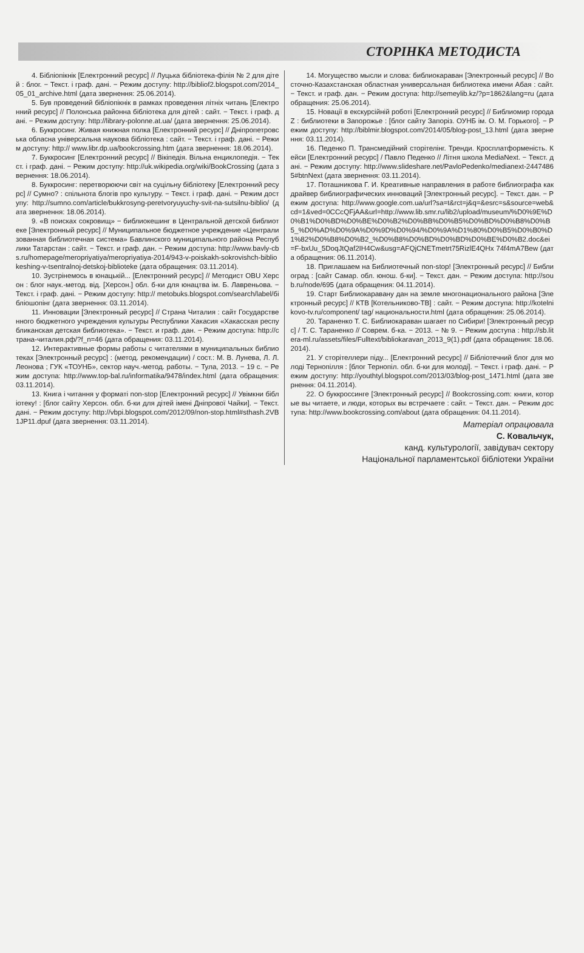СТОРІНКА МЕТОДИСТА
4. Бібліопікнік [Електронний ресурс] // Луцька бібліотека-філія № 2 для дітей : блог. − Текст. і граф. дані. − Режим доступу: http://bibliof2.blogspot.com/2014_05_01_archive.html (дата звернення: 25.06.2014).
5. Був проведений бібліопікнік в рамках проведення літніх читань [Електронний ресурс] // Полонська районна бібліотека для дітей : сайт. − Текст. і граф. дані. − Режим доступу: http://library-polonne.at.ua/ (дата звернення: 25.06.2014).
6. Буккросинг. Живая книжная полка [Електронний ресурс] // Дніпропетровська обласна універсальна наукова бібліотека : сайт. − Текст. і граф. дані. − Режим доступу: http:// www.libr.dp.ua/bookcrossing.htm (дата звернення: 18.06.2014).
7. Буккросинг [Електронний ресурс] // Вікіпедія. Вільна енциклопедія. − Текст. і граф. дані. − Режим доступу: http://uk.wikipedia.org/wiki/BookCrossing (дата звернення: 18.06.2014).
8. Буккросинг: перетворюючи світ на суцільну бібліотеку [Електронний ресурс] // Сумно? : спільнота блогів про культуру. − Текст. і граф. дані. − Режим доступу: http://sumno.com/article/bukkrosyng-peretvoryuyuchy-svit-na-sutsilnu-biblio/ (дата звернення: 18.06.2014).
9. «В поисках сокровищ» − библиокешинг в Центральной детской библиотеке [Электронный ресурс] // Муниципальное бюджетное учреждение «Централизованная библиотечная система» Бавлинского муниципального района Республики Татарстан : сайт. − Текст. и граф. дан. − Режим доступа: http://www.bavly-cbs.ru/homepage/meropriyatiya/meropriyatiya-2014/943-v-poiskakh-sokrovishch-bibliokeshing-v-tsentralnoj-detskoj-biblioteke (дата обращения: 03.11.2014).
10. Зустрінемось в юнацькій... [Електронний ресурс] // Методист OBU Херсон : блог наук.-метод. від. [Херсон.] обл. б-ки для юнацтва ім. Б. Лавреньова. − Текст. і граф. дані. − Режим доступу: http:// metobuks.blogspot.com/search/label/бібліошопінг (дата звернення: 03.11.2014).
11. Инновации [Электронный ресурс] // Страна Читалия : сайт Государственного бюджетного учреждения культуры Республики Хакасия «Хакасская республиканская детская библиотека». − Текст. и граф. дан. − Режим доступа: http://страна-читалия.рф/?f_n=46 (дата обращения: 03.11.2014).
12. Интерактивные формы работы с читателями в муниципальных библиотеках [Электронный ресурс] : (метод. рекомендации) / сост.: М. В. Лунева, Л. Л. Леонова ; ГУК «ТОУНБ», сектор науч.-метод. работы. − Тула, 2013. − 19 с. − Режим доступа: http://www.top-bal.ru/informatika/9478/index.html (дата обращения: 03.11.2014).
13. Книга і читання у форматі non-stop [Електронний ресурс] // Увімкни бібліотеку! : [блог сайту Херсон. обл. б-ки для дітей імені Дніпрової Чайки]. − Текст. дані. − Режим доступу: http://vbpi.blogspot.com/2012/09/non-stop.html#sthash.2VB1JP11.dpuf (дата звернення: 03.11.2014).
14. Могущество мысли и слова: библиокараван [Электронный ресурс] // Восточно-Казахстанская областная универсальная библиотека имени Абая : сайт. − Текст. и граф. дан. − Режим доступа: http://semeylib.kz/?p=1862&lang=ru (дата обращения: 25.06.2014).
15. Новації в екскурсійній роботі [Електронний ресурс] // Библиомир города Z : библиотеки в Запорожье : [блог сайту Запоріз. ОУНБ ім. О. М. Горького]. − Режим доступу: http://biblmir.blogspot.com/2014/05/blog-post_13.html (дата звернення: 03.11.2014).
16. Педенко П. Трансмедійний сторітелінг. Тренди. Кросплатформеність. Кейси [Електронний ресурс] / Павло Педенко // Літня школа MediaNext. − Текст. дані. − Режим доступу: http://www.slideshare.net/PavloPedenko/medianext-24474865#btnNext (дата звернення: 03.11.2014).
17. Поташникова Г. И. Креативные направления в работе библиографа как драйвер библиографических инноваций [Электронный ресурс]. − Текст. дан. − Режим доступа: http://www.google.com.ua/url?sa=t&rct=j&q=&esrc=s&source=web&cd=1&ved=0CCcQFjAA&url=http://www.lib.smr.ru/lib2/upload/museum/%D0%9E%D0%B1%D0%BD%D0%BE%D0%B2%D0%BB%D0%B5%D0%BD%D0%B8%D0%B5_%D0%AD%D0%9A%D0%9D%D0%94/%D0%9A%D1%80%D0%B5%D0%B0%D1%82%D0%B8%D0%B2_%D0%B8%D0%BD%D0%BD%D0%BE%D0%B2.doc&ei=F-bxUu_5DoqJtQaf2IH4Cw&usg=AFQjCNETmetrt75RizlE4QHx 74f4mA7Bew (дата обращения: 06.11.2014).
18. Приглашаем на Библиотечный non-stop! [Электронный ресурс] // Библиоград : [сайт Самар. обл. юнош. б-ки]. − Текст. дан. − Режим доступа: http://soub.ru/node/695 (дата обращения: 04.11.2014).
19. Старт Библиокаравану дан на земле многонационального района [Электронный ресурс] // КТВ [Котельниково-ТВ] : сайт. − Режим доступа: http://kotelnikovo-tv.ru/component/ tag/ национальности.html (дата обращения: 25.06.2014).
20. Тараненко Т. С. Библиокараван шагает по Сибири! [Электронный ресурс] / Т. С. Тараненко // Соврем. б-ка. − 2013. − № 9. − Режим доступа : http://sb.litera-ml.ru/assets/files/Fulltext/bibliokaravan_2013_9(1).pdf (дата обращения: 18.06.2014).
21. У сторітеллери піду... [Електронний ресурс] // Бібліотечний блог для молоді Тернопілля : [блог Тернопіл. обл. б-ки для молоді]. − Текст. і граф. дані. − Режим доступу: http://youthtyl.blogspot.com/2013/03/blog-post_1471.html (дата звернення: 04.11.2014).
22. О буккроссинге [Электронный ресурс] // Bookcrossing.com: книги, которые вы читаете, и люди, которых вы встречаете : сайт. − Текст. дан. − Режим доступа: http://www.bookcrossing.com/about (дата обращения: 04.11.2014).
Матеріал опрацювала
С. Ковальчук,
канд. культурології, завідувач сектору
Національної парламентської бібліотеки України